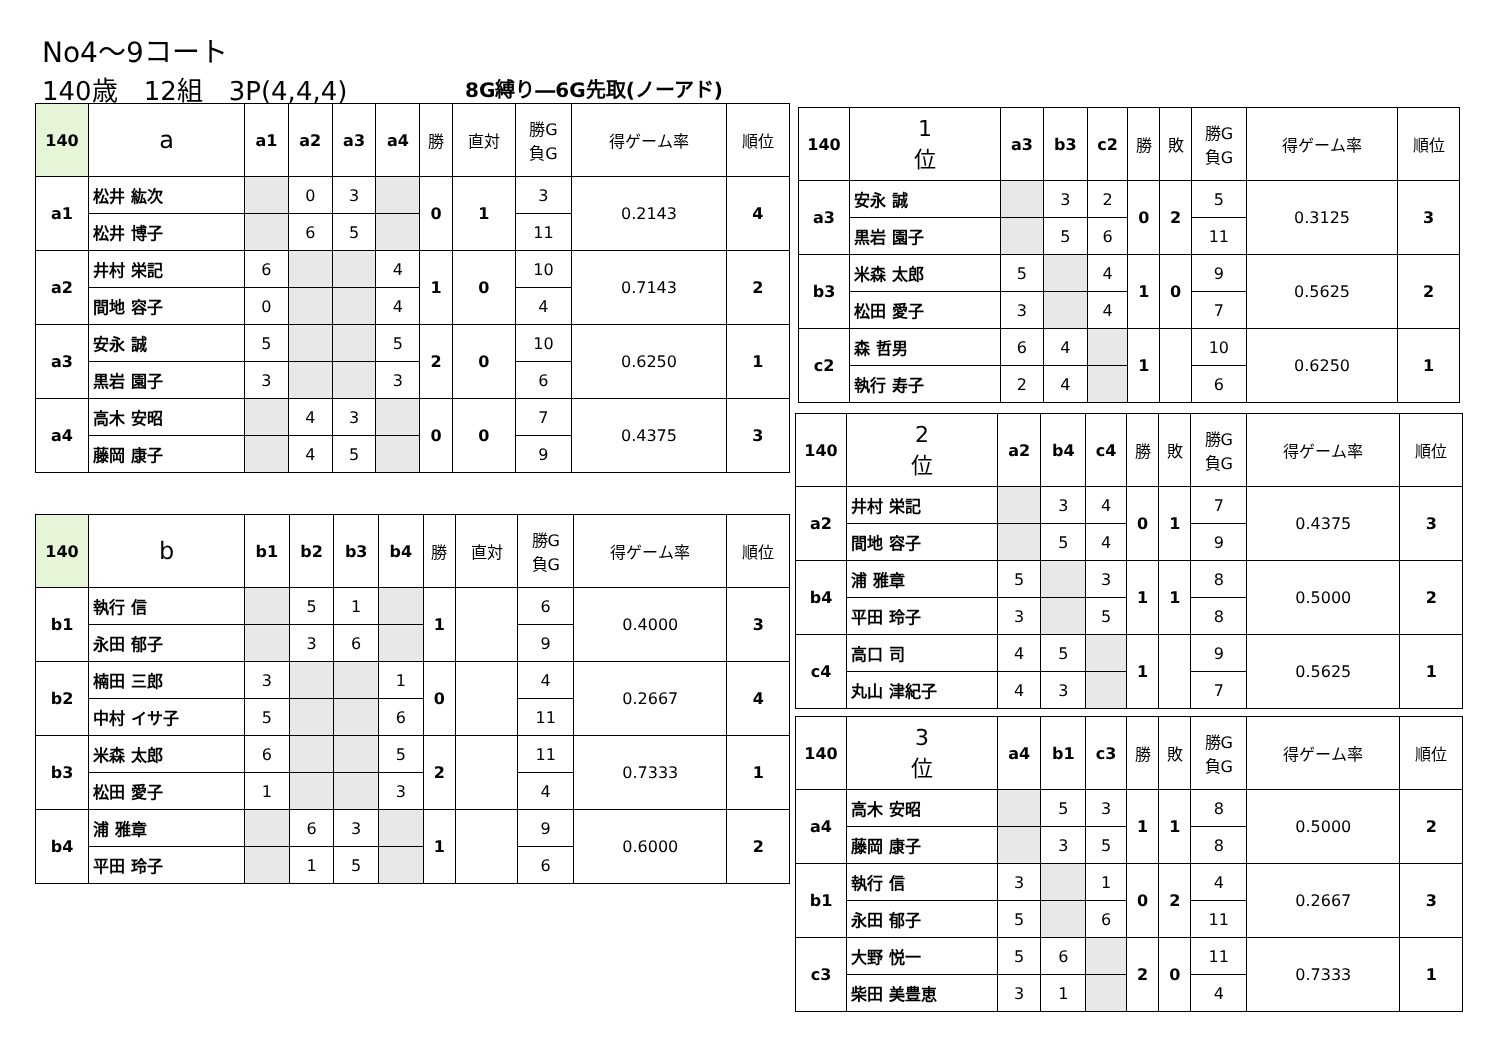No4～9コート
140歳　12組　3P(4,4,4) 8G縛り―6G先取(ノーアド)
| 140 | a | a1 | a2 | a3 | a4 | 勝 | 直対 | 勝G 負G | 得ゲーム率 | 順位 |
| --- | --- | --- | --- | --- | --- | --- | --- | --- | --- | --- |
| a1 | 松井 紘次 | | 0 | 3 | | 0 | 1 | 3 | 0.2143 | 4 |
| | 松井 博子 | | 6 | 5 | | | | 11 | | |
| a2 | 井村 栄記 | 6 | | | 4 | 1 | 0 | 10 | 0.7143 | 2 |
| | 間地 容子 | 0 | | | 4 | | | 4 | | |
| a3 | 安永 誠 | 5 | | | 5 | 2 | 0 | 10 | 0.6250 | 1 |
| | 黒岩 園子 | 3 | | | 3 | | | 6 | | |
| a4 | 高木 安昭 | | 4 | 3 | | 0 | 0 | 7 | 0.4375 | 3 |
| | 藤岡 康子 | | 4 | 5 | | | | 9 | | |
| 140 | b | b1 | b2 | b3 | b4 | 勝 | 直対 | 勝G 負G | 得ゲーム率 | 順位 |
| --- | --- | --- | --- | --- | --- | --- | --- | --- | --- | --- |
| b1 | 執行 信 | | 5 | 1 | | 1 | | 6 | 0.4000 | 3 |
| | 永田 郁子 | | 3 | 6 | | | | 9 | | |
| b2 | 楠田 三郎 | 3 | | | 1 | 0 | | 4 | 0.2667 | 4 |
| | 中村 イサ子 | 5 | | | 6 | | | 11 | | |
| b3 | 米森 太郎 | 6 | | | 5 | 2 | | 11 | 0.7333 | 1 |
| | 松田 愛子 | 1 | | | 3 | | | 4 | | |
| b4 | 浦 雅章 | | 6 | 3 | | 1 | | 9 | 0.6000 | 2 |
| | 平田 玲子 | | 1 | 5 | | | | 6 | | |
| 140 | 1 位 | a3 | b3 | c2 | 勝 | 敗 | 勝G 負G | 得ゲーム率 | 順位 |
| --- | --- | --- | --- | --- | --- | --- | --- | --- | --- |
| a3 | 安永 誠 | | 3 | 2 | 0 | 2 | 5 | 0.3125 | 3 |
| | 黒岩 園子 | | 5 | 6 | | | 11 | | |
| b3 | 米森 太郎 | 5 | | 4 | 1 | 0 | 9 | 0.5625 | 2 |
| | 松田 愛子 | 3 | | 4 | | | 7 | | |
| c2 | 森 哲男 | 6 | 4 | | 1 | | 10 | 0.6250 | 1 |
| | 執行 寿子 | 2 | 4 | | | | 6 | | |
| 140 | 2 位 | a2 | b4 | c4 | 勝 | 敗 | 勝G 負G | 得ゲーム率 | 順位 |
| --- | --- | --- | --- | --- | --- | --- | --- | --- | --- |
| a2 | 井村 栄記 | | 3 | 4 | 0 | 1 | 7 | 0.4375 | 3 |
| | 間地 容子 | | 5 | 4 | | | 9 | | |
| b4 | 浦 雅章 | 5 | | 3 | 1 | 1 | 8 | 0.5000 | 2 |
| | 平田 玲子 | 3 | | 5 | | | 8 | | |
| c4 | 高口 司 | 4 | 5 | | 1 | | 9 | 0.5625 | 1 |
| | 丸山 津紀子 | 4 | 3 | | | | 7 | | |
| 140 | 3 位 | a4 | b1 | c3 | 勝 | 敗 | 勝G 負G | 得ゲーム率 | 順位 |
| --- | --- | --- | --- | --- | --- | --- | --- | --- | --- |
| a4 | 高木 安昭 | | 5 | 3 | 1 | 1 | 8 | 0.5000 | 2 |
| | 藤岡 康子 | | 3 | 5 | | | 8 | | |
| b1 | 執行 信 | 3 | | 1 | 0 | 2 | 4 | 0.2667 | 3 |
| | 永田 郁子 | 5 | | 6 | | | 11 | | |
| c3 | 大野 悦一 | 5 | 6 | | 2 | 0 | 11 | 0.7333 | 1 |
| | 柴田 美豊恵 | 3 | 1 | | | | 4 | | |